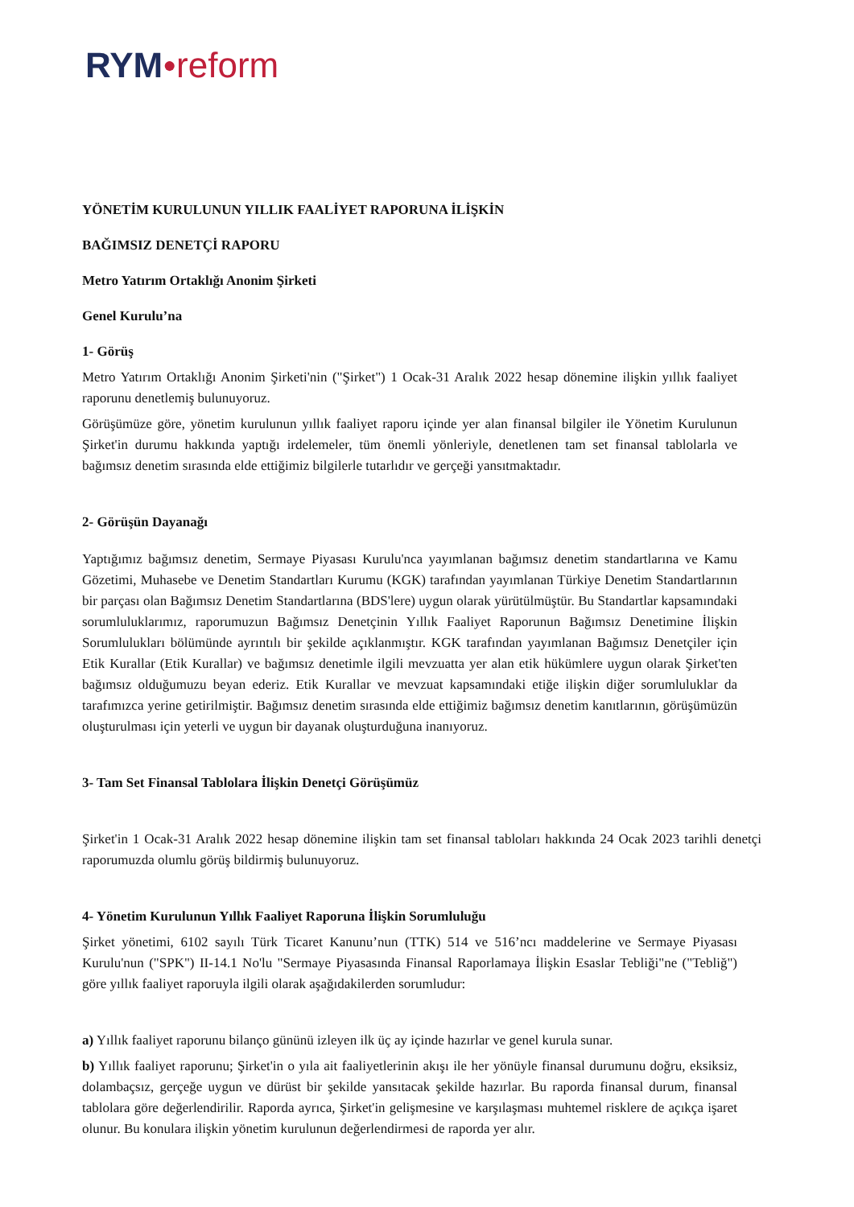RYM●reform
YÖNETİM KURULUNUN YILLIK FAALİYET RAPORUNA İLİŞKİN
BAĞIMSIZ DENETÇİ RAPORU
Metro Yatırım Ortaklığı Anonim Şirketi
Genel Kurulu’na
1- Görüş
Metro Yatırım Ortaklığı Anonim Şirketi'nin ("Şirket") 1 Ocak-31 Aralık 2022 hesap dönemine ilişkin yıllık faaliyet raporunu denetlemiş bulunuyoruz.
Görüşümüze göre, yönetim kurulunun yıllık faaliyet raporu içinde yer alan finansal bilgiler ile Yönetim Kurulunun Şirket'in durumu hakkında yaptığı irdelemeler, tüm önemli yönleriyle, denetlenen tam set finansal tablolarla ve bağımsız denetim sırasında elde ettiğimiz bilgilerle tutarlıdır ve gerçeği yansıtmaktadır.
2- Görüşün Dayanağı
Yaptığımız bağımsız denetim, Sermaye Piyasası Kurulu'nca yayımlanan bağımsız denetim standartlarına ve Kamu Gözetimi, Muhasebe ve Denetim Standartları Kurumu (KGK) tarafından yayımlanan Türkiye Denetim Standartlarının bir parçası olan Bağımsız Denetim Standartlarına (BDS'lere) uygun olarak yürütülmüştür. Bu Standartlar kapsamındaki sorumluluklarımız, raporumuzun Bağımsız Denetçinin Yıllık Faaliyet Raporunun Bağımsız Denetimine İlişkin Sorumlulukları bölümünde ayrıntılı bir şekilde açıklanmıştır. KGK tarafından yayımlanan Bağımsız Denetçiler için Etik Kurallar (Etik Kurallar) ve bağımsız denetimle ilgili mevzuatta yer alan etik hükümlere uygun olarak Şirket'ten bağımsız olduğumuzu beyan ederiz. Etik Kurallar ve mevzuat kapsamındaki etiğe ilişkin diğer sorumluluklar da tarafımızca yerine getirilmiştir. Bağımsız denetim sırasında elde ettiğimiz bağımsız denetim kanıtlarının, görüşümüzün oluşturulması için yeterli ve uygun bir dayanak oluşturduğuna inanıyoruz.
3- Tam Set Finansal Tablolara İlişkin Denetçi Görüşümüz
Şirket'in 1 Ocak-31 Aralık 2022 hesap dönemine ilişkin tam set finansal tabloları hakkında 24 Ocak 2023 tarihli denetçi raporumuzda olumlu görüş bildirmiş bulunuyoruz.
4- Yönetim Kurulunun Yıllık Faaliyet Raporuna İlişkin Sorumluluğu
Şirket yönetimi, 6102 sayılı Türk Ticaret Kanunu’nun (TTK) 514 ve 516’ncı maddelerine ve Sermaye Piyasası Kurulu'nun ("SPK") II-14.1 No'lu "Sermaye Piyasasında Finansal Raporlamaya İlişkin Esaslar Tebliği"ne ("Tebliğ") göre yıllık faaliyet raporuyla ilgili olarak aşağıdakilerden sorumludur:
a) Yıllık faaliyet raporunu bilanço gününü izleyen ilk üç ay içinde hazırlar ve genel kurula sunar.
b) Yıllık faaliyet raporunu; Şirket'in o yıla ait faaliyetlerinin akışı ile her yönüyle finansal durumunu doğru, eksiksiz, dolambaçsız, gerçeğe uygun ve dürüst bir şekilde yansıtacak şekilde hazırlar. Bu raporda finansal durum, finansal tablolara göre değerlendirilir. Raporda ayrıca, Şirket'in gelişmesine ve karşılaşması muhtemel risklere de açıkça işaret olunur. Bu konulara ilişkin yönetim kurulunun değerlendirmesi de raporda yer alır.